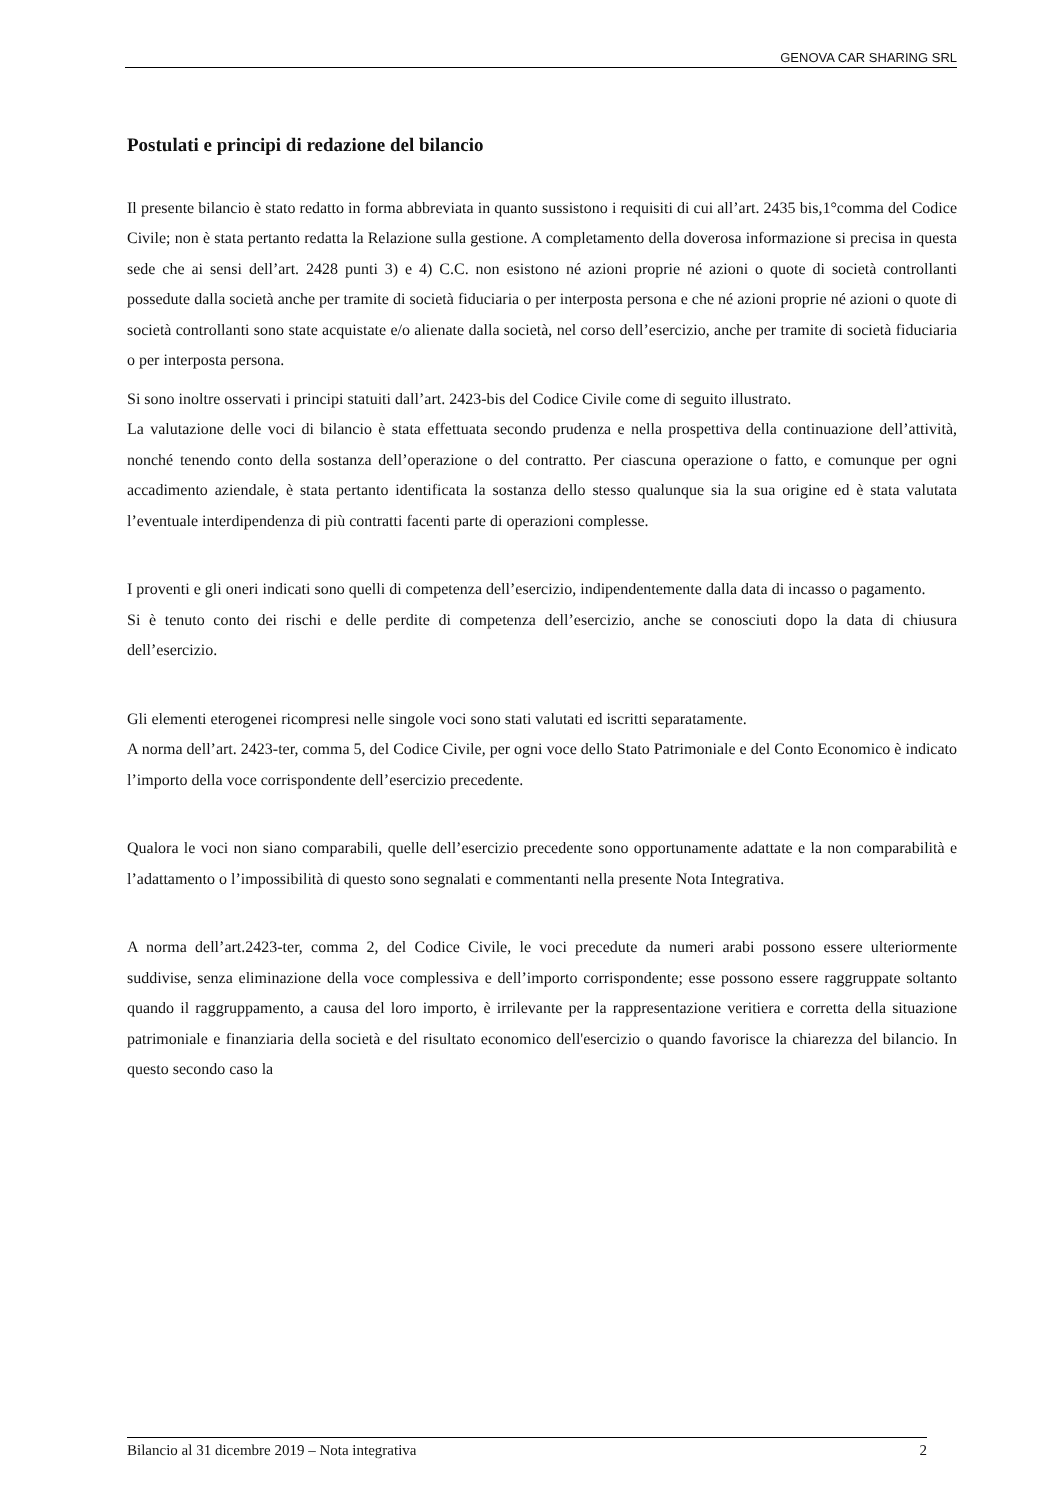GENOVA CAR SHARING SRL
Postulati e principi di redazione del bilancio
Il presente bilancio è stato redatto in forma abbreviata in quanto sussistono i requisiti di cui all’art. 2435 bis,1°comma del Codice Civile; non è stata pertanto redatta la Relazione sulla gestione. A completamento della doverosa informazione si precisa in questa sede che ai sensi dell’art. 2428 punti 3) e 4) C.C. non esistono né azioni proprie né azioni o quote di società controllanti possedute dalla società anche per tramite di società fiduciaria o per interposta persona e che né azioni proprie né azioni o quote di società controllanti sono state acquistate e/o alienate dalla società, nel corso dell’esercizio, anche per tramite di società fiduciaria o per interposta persona.
Si sono inoltre osservati i principi statuiti dall’art. 2423-bis del Codice Civile come di seguito illustrato.
La valutazione delle voci di bilancio è stata effettuata secondo prudenza e nella prospettiva della continuazione dell’attività, nonché tenendo conto della sostanza dell’operazione o del contratto. Per ciascuna operazione o fatto, e comunque per ogni accadimento aziendale, è stata pertanto identificata la sostanza dello stesso qualunque sia la sua origine ed è stata valutata l’eventuale interdipendenza di più contratti facenti parte di operazioni complesse.
I proventi e gli oneri indicati sono quelli di competenza dell’esercizio, indipendentemente dalla data di incasso o pagamento.
Si è tenuto conto dei rischi e delle perdite di competenza dell’esercizio, anche se conosciuti dopo la data di chiusura dell’esercizio.
Gli elementi eterogenei ricompresi nelle singole voci sono stati valutati ed iscritti separatamente.
A norma dell’art. 2423-ter, comma 5, del Codice Civile, per ogni voce dello Stato Patrimoniale e del Conto Economico è indicato l’importo della voce corrispondente dell’esercizio precedente.
Qualora le voci non siano comparabili, quelle dell’esercizio precedente sono opportunamente adattate e la non comparabilità e l’adattamento o l’impossibilità di questo sono segnalati e commentanti nella presente Nota Integrativa.
A norma dell’art.2423-ter, comma 2, del Codice Civile, le voci precedute da numeri arabi possono essere ulteriormente suddivise, senza eliminazione della voce complessiva e dell’importo corrispondente; esse possono essere raggruppate soltanto quando il raggruppamento, a causa del loro importo, è irrilevante per la rappresentazione veritiera e corretta della situazione patrimoniale e finanziaria della società e del risultato economico dell'esercizio o quando favorisce la chiarezza del bilancio. In questo secondo caso la
Bilancio al 31 dicembre 2019 – Nota integrativa 2